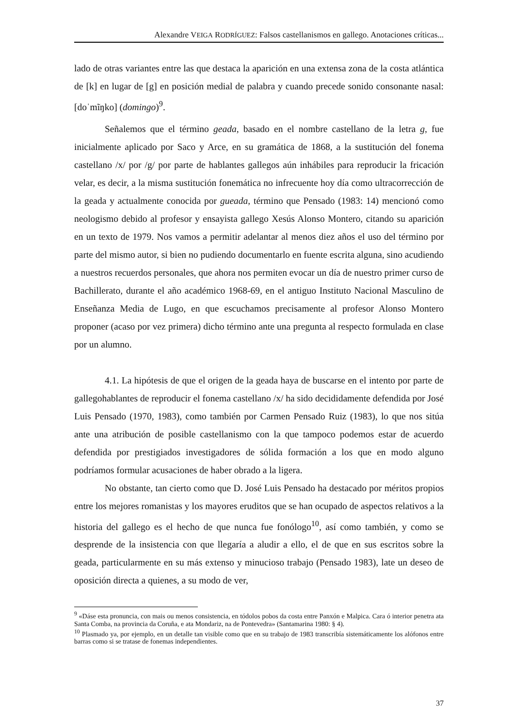Alexandre VEIGA RODRÍGUEZ: Falsos castellanismos en gallego. Anotaciones críticas...
lado de otras variantes entre las que destaca la aparición en una extensa zona de la costa atlántica de [k] en lugar de [g] en posición medial de palabra y cuando precede sonido consonante nasal: [doˈmĩŋko] (domingo)<sup>9</sup>.
Señalemos que el término geada, basado en el nombre castellano de la letra g, fue inicialmente aplicado por Saco y Arce, en su gramática de 1868, a la sustitución del fonema castellano /x/ por /g/ por parte de hablantes gallegos aún inhábiles para reproducir la fricación velar, es decir, a la misma sustitución fonemática no infrecuente hoy día como ultracorrección de la geada y actualmente conocida por gueada, término que Pensado (1983: 14) mencionó como neologismo debido al profesor y ensayista gallego Xesús Alonso Montero, citando su aparición en un texto de 1979. Nos vamos a permitir adelantar al menos diez años el uso del término por parte del mismo autor, si bien no pudiendo documentarlo en fuente escrita alguna, sino acudiendo a nuestros recuerdos personales, que ahora nos permiten evocar un día de nuestro primer curso de Bachillerato, durante el año académico 1968-69, en el antiguo Instituto Nacional Masculino de Enseñanza Media de Lugo, en que escuchamos precisamente al profesor Alonso Montero proponer (acaso por vez primera) dicho término ante una pregunta al respecto formulada en clase por un alumno.
4.1. La hipótesis de que el origen de la geada haya de buscarse en el intento por parte de gallegohablantes de reproducir el fonema castellano /x/ ha sido decididamente defendida por José Luis Pensado (1970, 1983), como también por Carmen Pensado Ruiz (1983), lo que nos sitúa ante una atribución de posible castellanismo con la que tampoco podemos estar de acuerdo defendida por prestigiados investigadores de sólida formación a los que en modo alguno podríamos formular acusaciones de haber obrado a la ligera.
No obstante, tan cierto como que D. José Luis Pensado ha destacado por méritos propios entre los mejores romanistas y los mayores eruditos que se han ocupado de aspectos relativos a la historia del gallego es el hecho de que nunca fue fonólogo<sup>10</sup>, así como también, y como se desprende de la insistencia con que llegaría a aludir a ello, el de que en sus escritos sobre la geada, particularmente en su más extenso y minucioso trabajo (Pensado 1983), late un deseo de oposición directa a quienes, a su modo de ver,
<sup>9</sup> «Dáse esta pronuncia, con mais ou menos consistencia, en tódolos pobos da costa entre Panxón e Malpica. Cara ó interior penetra ata Santa Comba, na provincia da Coruña, e ata Mondariz, na de Pontevedra» (Santamarina 1980: § 4).
<sup>10</sup> Plasmado ya, por ejemplo, en un detalle tan visible como que en su trabajo de 1983 transcribía sistemáticamente los alófonos entre barras como si se tratase de fonemas independientes.
37